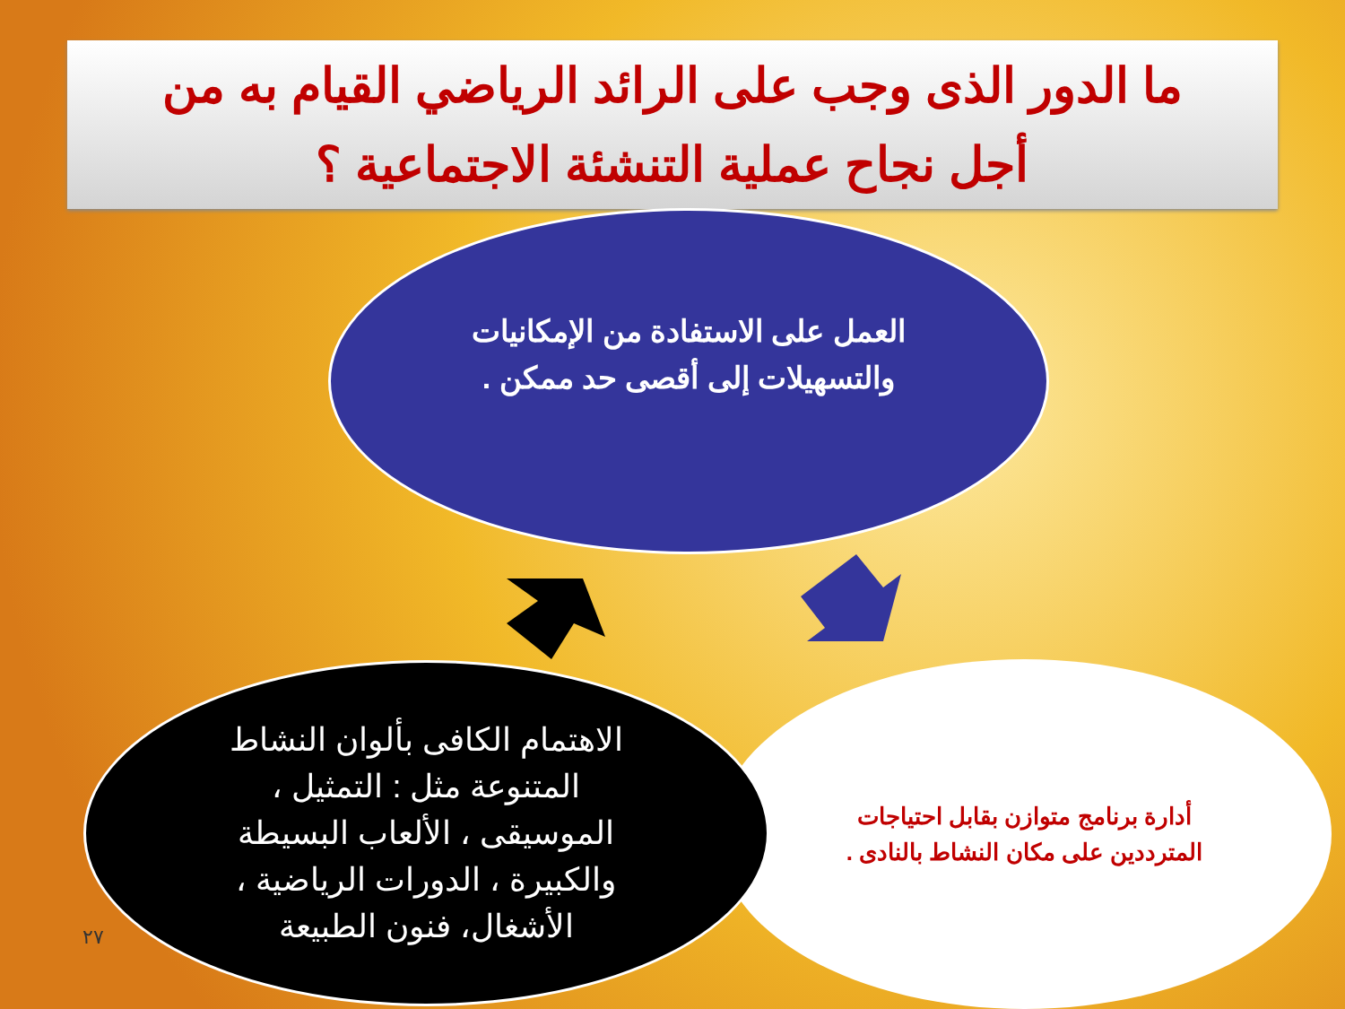ما الدور الذى وجب على الرائد الرياضي القيام به من
أجل نجاح عملية التنشئة الاجتماعية ؟
العمل على الاستفادة من الإمكانيات والتسهيلات إلى أقصى حد ممكن .
أدارة برنامج متوازن بقابل احتياجات المترددين على مكان النشاط بالنادى .
الاهتمام الكافى بألوان النشاط المتنوعة مثل : التمثيل ، الموسيقى ، الألعاب البسيطة والكبيرة ، الدورات الرياضية ، الأشغال، فنون الطبيعة
٢٧